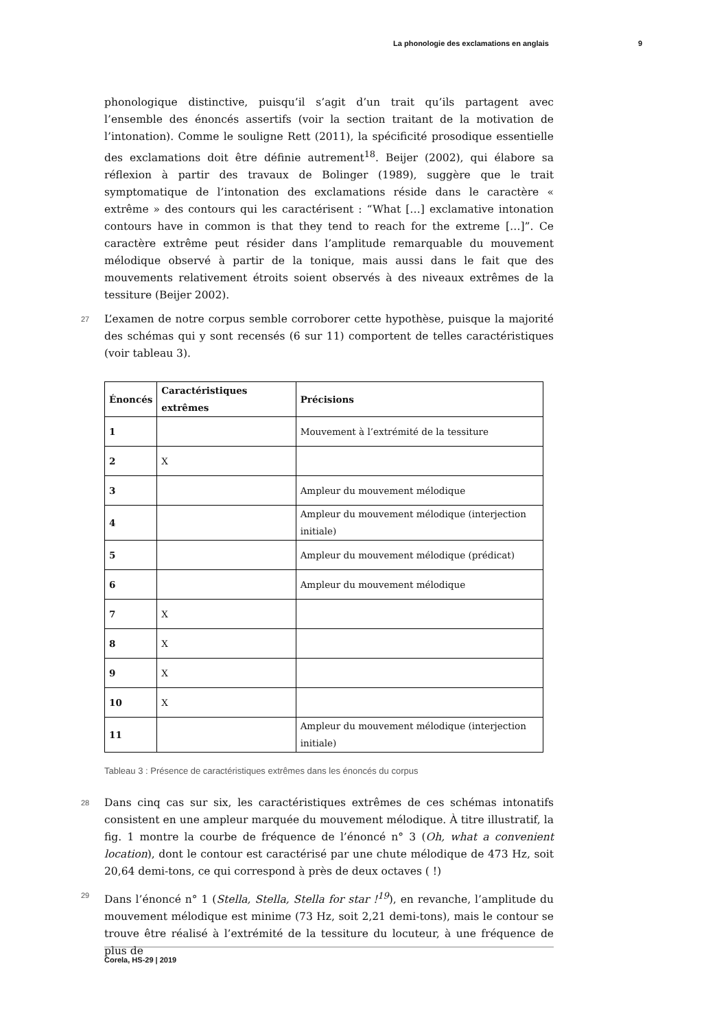La phonologie des exclamations en anglais 9
phonologique distinctive, puisqu’il s’agit d’un trait qu’ils partagent avec l’ensemble des énoncés assertifs (voir la section traitant de la motivation de l’intonation). Comme le souligne Rett (2011), la spécificité prosodique essentielle des exclamations doit être définie autrement<sup>18</sup>. Beijer (2002), qui élabore sa réflexion à partir des travaux de Bolinger (1989), suggère que le trait symptomatique de l’intonation des exclamations réside dans le caractère « extrême » des contours qui les caractérisent : “What […] exclamative intonation contours have in common is that they tend to reach for the extreme […]”. Ce caractère extrême peut résider dans l’amplitude remarquable du mouvement mélodique observé à partir de la tonique, mais aussi dans le fait que des mouvements relativement étroits soient observés à des niveaux extrêmes de la tessiture (Beijer 2002).
27 L’examen de notre corpus semble corroborer cette hypothèse, puisque la majorité des schémas qui y sont recensés (6 sur 11) comportent de telles caractéristiques (voir tableau 3).
| Énoncés | Caractéristiques extrêmes | Précisions |
| --- | --- | --- |
| 1 | | Mouvement à l’extrémité de la tessiture |
| 2 | X | |
| 3 | | Ampleur du mouvement mélodique |
| 4 | | Ampleur du mouvement mélodique (interjection initiale) |
| 5 | | Ampleur du mouvement mélodique (prédicat) |
| 6 | | Ampleur du mouvement mélodique |
| 7 | X | |
| 8 | X | |
| 9 | X | |
| 10 | X | |
| 11 | | Ampleur du mouvement mélodique (interjection initiale) |
Tableau 3 : Présence de caractéristiques extrêmes dans les énoncés du corpus
28 Dans cinq cas sur six, les caractéristiques extrêmes de ces schémas intonatifs consistent en une ampleur marquée du mouvement mélodique. À titre illustratif, la fig. 1 montre la courbe de fréquence de l’énoncé n° 3 (Oh, what a convenient location), dont le contour est caractérisé par une chute mélodique de 473 Hz, soit 20,64 demi-tons, ce qui correspond à près de deux octaves ( !)
29 Dans l’énoncé n° 1 (Stella, Stella, Stella for star !<sup>19</sup>), en revanche, l’amplitude du mouvement mélodique est minime (73 Hz, soit 2,21 demi-tons), mais le contour se trouve être réalisé à l’extrémité de la tessiture du locuteur, à une fréquence de plus de
Corela, HS-29 | 2019